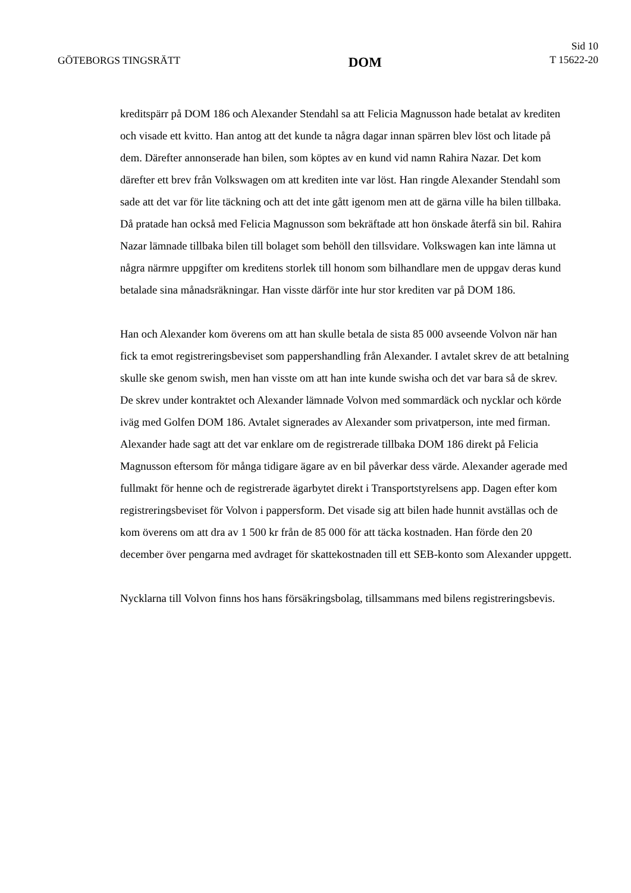GÖTEBORGS TINGSRÄTT
DOM
Sid 10
T 15622-20
kreditspärr på DOM 186 och Alexander Stendahl sa att Felicia Magnusson hade betalat av krediten och visade ett kvitto. Han antog att det kunde ta några dagar innan spärren blev löst och litade på dem. Därefter annonserade han bilen, som köptes av en kund vid namn Rahira Nazar. Det kom därefter ett brev från Volkswagen om att krediten inte var löst. Han ringde Alexander Stendahl som sade att det var för lite täckning och att det inte gått igenom men att de gärna ville ha bilen tillbaka. Då pratade han också med Felicia Magnusson som bekräftade att hon önskade återfå sin bil. Rahira Nazar lämnade tillbaka bilen till bolaget som behöll den tillsvidare. Volkswagen kan inte lämna ut några närmre uppgifter om kreditens storlek till honom som bilhandlare men de uppgav deras kund betalade sina månadsräkningar. Han visste därför inte hur stor krediten var på DOM 186.
Han och Alexander kom överens om att han skulle betala de sista 85 000 avseende Volvon när han fick ta emot registreringsbeviset som pappershandling från Alexander. I avtalet skrev de att betalning skulle ske genom swish, men han visste om att han inte kunde swisha och det var bara så de skrev. De skrev under kontraktet och Alexander lämnade Volvon med sommardäck och nycklar och körde iväg med Golfen DOM 186. Avtalet signerades av Alexander som privatperson, inte med firman. Alexander hade sagt att det var enklare om de registrerade tillbaka DOM 186 direkt på Felicia Magnusson eftersom för många tidigare ägare av en bil påverkar dess värde. Alexander agerade med fullmakt för henne och de registrerade ägarbytet direkt i Transportstyrelsens app. Dagen efter kom registreringsbeviset för Volvon i pappersform. Det visade sig att bilen hade hunnit avställas och de kom överens om att dra av 1 500 kr från de 85 000 för att täcka kostnaden. Han förde den 20 december över pengarna med avdraget för skattekostnaden till ett SEB-konto som Alexander uppgett.
Nycklarna till Volvon finns hos hans försäkringsbolag, tillsammans med bilens registreringsbevis.